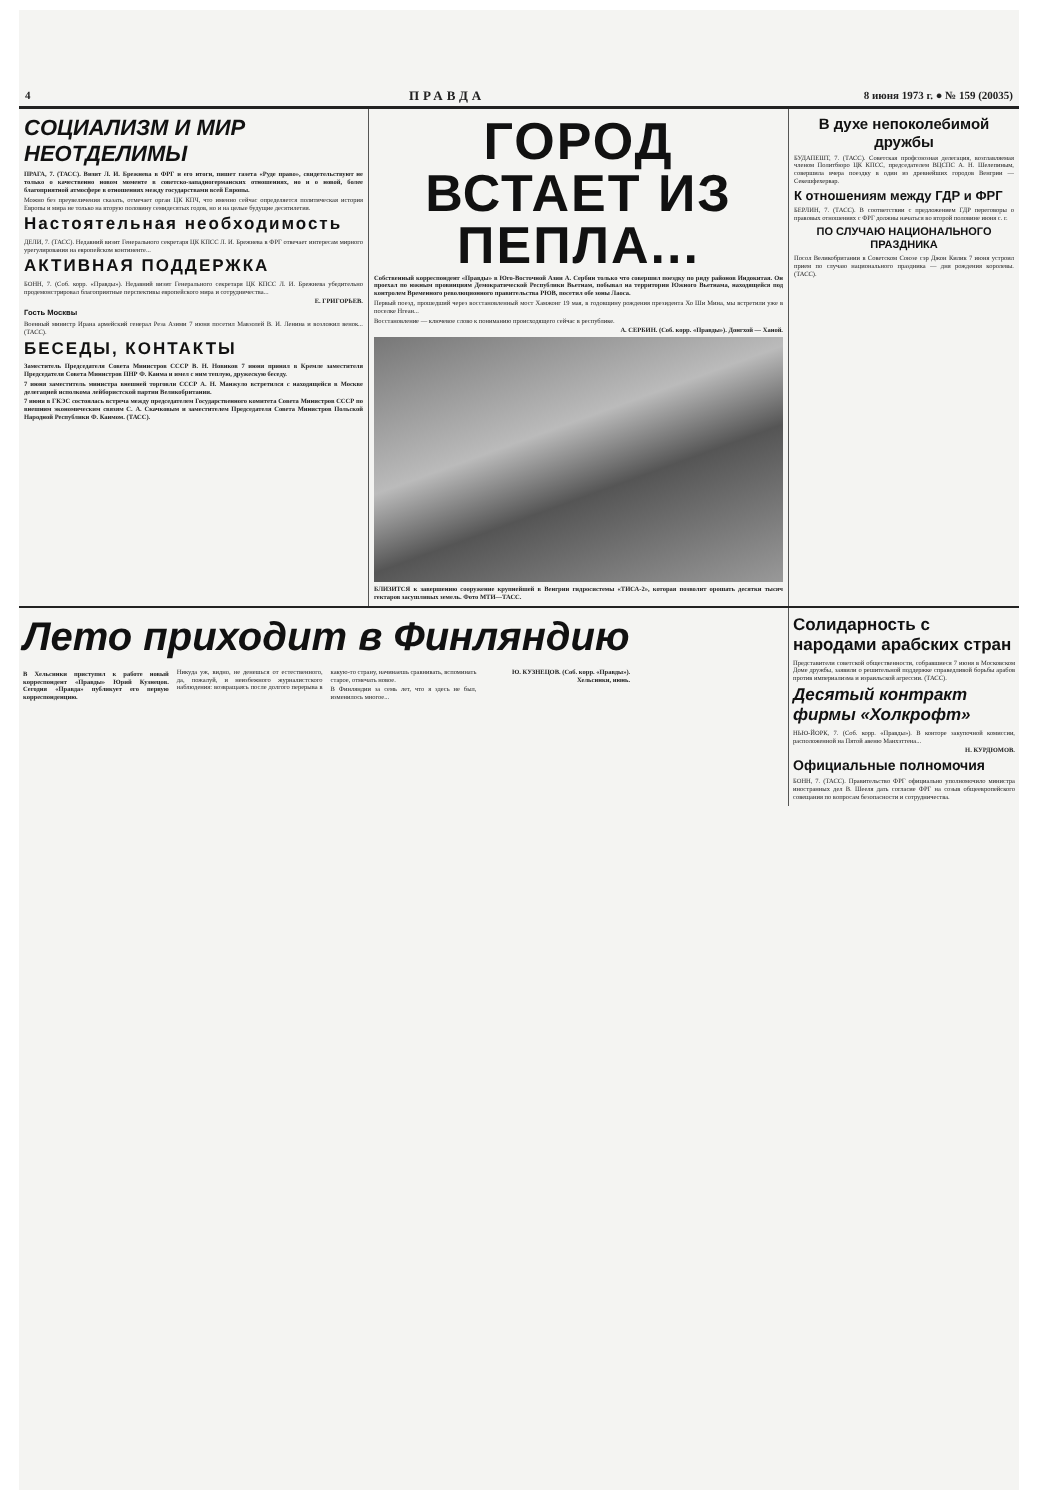4 ПРАВДА 8 июня 1973 г. ● № 159 (20035)
СОЦИАЛИЗМ И МИР НЕОТДЕЛИМЫ
ПРАГА, 7. (ТАСС). Визит Л. И. Брежнева в ФРГ и его итоги, пишет газета «Руде право», свидетельствуют не только о качественно новом моменте в советско-западногерманских отношениях, но и о новой, более благоприятной атмосфере в отношениях между государствами всей Европы.
Можно без преувеличения сказать, отмечает орган ЦК КПЧ, что именно сейчас определяется политическая история Европы и мира не только на вторую половину семидесятых годов, но и на целые будущие десятилетия.
Настоятельная необходимость
ДЕЛИ, 7. (ТАСС). Недавний визит Генерального секретаря ЦК КПСС Л. И. Брежнева в ФРГ отвечает интересам мирного урегулирования на европейском континенте...
АКТИВНАЯ ПОДДЕРЖКА
БОНН, 7. (Соб. корр. «Правды»). Недавний визит Генерального секретаря ЦК КПСС Л. И. Брежнева убедительно продемонстрировал благоприятные перспективы европейского мира и сотрудничества...
Е. ГРИГОРЬЕВ.
Гость Москвы
Военный министр Ирана армейский генерал Реза Азими 7 июня посетил Мавзолей В. И. Ленина и возложил венок... (ТАСС).
БЕСЕДЫ, КОНТАКТЫ
Заместитель Председателя Совета Министров СССР В. Н. Новиков 7 июня принял в Кремле заместителя Председателя Совета Министров ПНР Ф. Каима и имел с ним теплую, дружескую беседу.
7 июня заместитель министра внешней торговли СССР А. Н. Манжуло встретился с находящейся в Москве делегацией исполкома лейбористской партии Великобритании.
7 июня в ГКЭС состоялась встреча между председателем Государственного комитета Совета Министров СССР по внешним экономическим связям С. А. Скачковым и заместителем Председателя Совета Министров Польской Народной Республики Ф. Каимом. (ТАСС).
ГОРОД ВСТАЕТ ИЗ ПЕПЛА...
Собственный корреспондент «Правды» в Юго-Восточной Азии А. Сербин только что совершил поездку по ряду районов Индокитая. Он проехал по южным провинциям Демократической Республики Вьетнам, побывал на территории Южного Вьетнама, находящейся под контролем Временного революционного правительства РЮВ, посетил обе зоны Лаоса.
Первый поезд, прошедший через восстановленный мост Хамжонг 19 мая, в годовщину рождения президента Хо Ши Мина, мы встретили уже в поселке Нгеан...
Восстановление — ключевое слово к пониманию происходящего сейчас в республике.
А. СЕРБИН. (Соб. корр. «Правды»). Донгхой — Ханой.
БЛИЗИТСЯ к завершению сооружение крупнейшей в Венгрии гидросистемы «ТИСА-2», которая позволит орошать десятки тысяч гектаров засушливых земель. Фото МТИ—ТАСС.
В духе непоколебимой дружбы
БУДАПЕШТ, 7. (ТАСС). Советская профсоюзная делегация, возглавляемая членом Политбюро ЦК КПСС, председателем ВЦСПС А. Н. Шелепиным, совершила вчера поездку в один из древнейших городов Венгрии — Секешфехервар.
К отношениям между ГДР и ФРГ
БЕРЛИН, 7. (ТАСС). В соответствии с предложением ГДР переговоры о правовых отношениях с ФРГ должны начаться во второй половине июня с. г.
ПО СЛУЧАЮ НАЦИОНАЛЬНОГО ПРАЗДНИКА
Посол Великобритании в Советском Союзе сэр Джон Килик 7 июня устроил прием по случаю национального праздника — дня рождения королевы. (ТАСС).
Лето приходит в Финляндию
В Хельсинки приступил к работе новый корреспондент «Правды» Юрий Кузнецов. Сегодня «Правда» публикует его первую корреспонденцию.
Никуда уж, видно, не денешься от естественного, да, пожалуй, и неизбежного журналистского наблюдения: возвращаясь после долгого перерыва в какую-то страну, начинаешь сравнивать, вспоминать старое, отмечать новое.
В Финляндии за семь лет, что я здесь не был, изменилось многое...
Ю. КУЗНЕЦОВ. (Соб. корр. «Правды»). Хельсинки, июнь.
Солидарность с народами арабских стран
Представители советской общественности, собравшиеся 7 июня в Московском Доме дружбы, заявили о решительной поддержке справедливой борьбы арабов против империализма и израильской агрессии. (ТАСС).
Десятый контракт фирмы «Холкрофт»
НЬЮ-ЙОРК, 7. (Соб. корр. «Правды»). В конторе закупочной комиссии, расположенной на Пятой авеню Манхэттена...
Н. КУРДЮМОВ.
Официальные полномочия
БОНН, 7. (ТАСС). Правительство ФРГ официально уполномочило министра иностранных дел В. Шееля дать согласие ФРГ на созыв общеевропейского совещания по вопросам безопасности и сотрудничества.